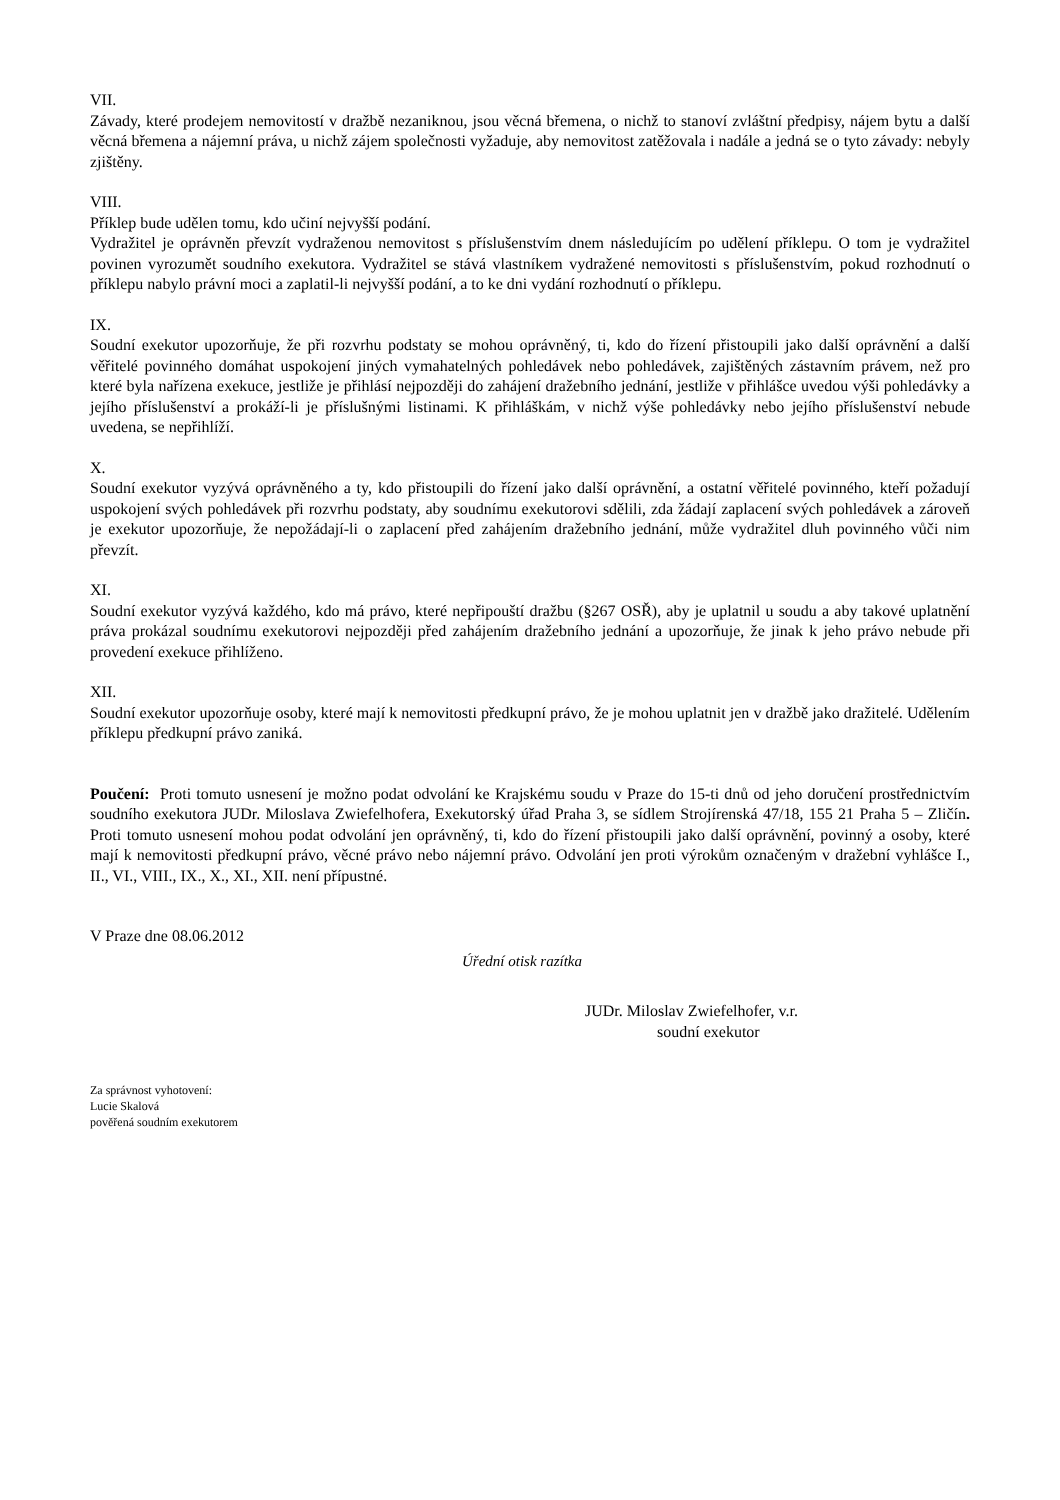VII.
Závady, které prodejem nemovitostí v dražbě nezaniknou, jsou věcná břemena, o nichž to stanoví zvláštní předpisy, nájem bytu a další věcná břemena a nájemní práva, u nichž zájem společnosti vyžaduje, aby nemovitost zatěžovala i nadále a jedná se o tyto závady: nebyly zjištěny.
VIII.
Příklep bude udělen tomu, kdo učiní nejvyšší podání.
Vydražitel je oprávněn převzít vydraženou nemovitost s příslušenstvím dnem následujícím po udělení příklepu. O tom je vydražitel povinen vyrozumět soudního exekutora. Vydražitel se stává vlastníkem vydražené nemovitosti s příslušenstvím, pokud rozhodnutí o příklepu nabylo právní moci a zaplatil-li nejvyšší podání, a to ke dni vydání rozhodnutí o příklepu.
IX.
Soudní exekutor upozorňuje, že při rozvrhu podstaty se mohou oprávněný, ti, kdo do řízení přistoupili jako další oprávnění a další věřitelé povinného domáhat uspokojení jiných vymahatelných pohledávek nebo pohledávek, zajištěných zástavním právem, než pro které byla nařízena exekuce, jestliže je přihlásí nejpozději do zahájení dražebního jednání, jestliže v přihlášce uvedou výši pohledávky a jejího příslušenství a prokáží-li je příslušnými listinami. K přihláškám, v nichž výše pohledávky nebo jejího příslušenství nebude uvedena, se nepřihlíží.
X.
Soudní exekutor vyzývá oprávněného a ty, kdo přistoupili do řízení jako další oprávnění, a ostatní věřitelé povinného, kteří požadují uspokojení svých pohledávek při rozvrhu podstaty, aby soudnímu exekutorovi sdělili, zda žádají zaplacení svých pohledávek a zároveň je exekutor upozorňuje, že nepožádají-li o zaplacení před zahájením dražebního jednání, může vydražitel dluh povinného vůči nim převzít.
XI.
Soudní exekutor vyzývá každého, kdo má právo, které nepřipouští dražbu (§267 OSŘ), aby je uplatnil u soudu a aby takové uplatnění práva prokázal soudnímu exekutorovi nejpozději před zahájením dražebního jednání a upozorňuje, že jinak k jeho právo nebude při provedení exekuce přihlíženo.
XII.
Soudní exekutor upozorňuje osoby, které mají k nemovitosti předkupní právo, že je mohou uplatnit jen v dražbě jako dražitelé. Udělením příklepu předkupní právo zaniká.
Poučení: Proti tomuto usnesení je možno podat odvolání ke Krajskému soudu v Praze do 15-ti dnů od jeho doručení prostřednictvím soudního exekutora JUDr. Miloslava Zwiefelhofera, Exekutorský úřad Praha 3, se sídlem Strojírenská 47/18, 155 21 Praha 5 – Zličín. Proti tomuto usnesení mohou podat odvolání jen oprávněný, ti, kdo do řízení přistoupili jako další oprávnění, povinný a osoby, které mají k nemovitosti předkupní právo, věcné právo nebo nájemní právo. Odvolání jen proti výrokům označeným v dražební vyhlášce I., II., VI., VIII., IX., X., XI., XII. není přípustné.
V Praze dne 08.06.2012
Úřední otisk razítka
JUDr. Miloslav Zwiefelhofer, v.r.
soudní exekutor
Za správnost vyhotovení:
Lucie Skalová
pověřená soudním exekutorem